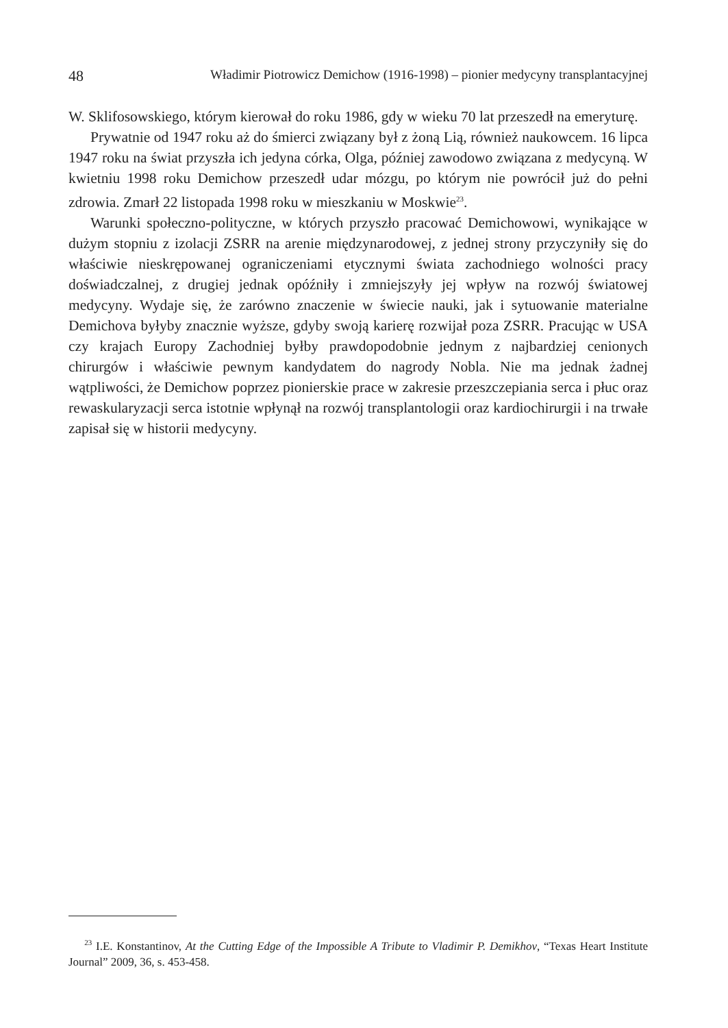48 Władimir Piotrowicz Demichow (1916-1998) – pionier medycyny transplantacyjnej
W. Sklifosowskiego, którym kierował do roku 1986, gdy w wieku 70 lat przeszedł na emeryturę.
Prywatnie od 1947 roku aż do śmierci związany był z żoną Lią, również naukowcem. 16 lipca 1947 roku na świat przyszła ich jedyna córka, Olga, później zawodowo związana z medycyną. W kwietniu 1998 roku Demichow przeszedł udar mózgu, po którym nie powrócił już do pełni zdrowia. Zmarł 22 listopada 1998 roku w mieszkaniu w Moskwie<sup>23</sup>.
Warunki społeczno-polityczne, w których przyszło pracować Demichowowi, wynikające w dużym stopniu z izolacji ZSRR na arenie międzynarodowej, z jednej strony przyczyniły się do właściwie nieskrępowanej ograniczeniami etycznymi świata zachodniego wolności pracy doświadczalnej, z drugiej jednak opóźniły i zmniejszyły jej wpływ na rozwój światowej medycyny. Wydaje się, że zarówno znaczenie w świecie nauki, jak i sytuowanie materialne Demichova byłyby znacznie wyższe, gdyby swoją karierę rozwijał poza ZSRR. Pracując w USA czy krajach Europy Zachodniej byłby prawdopodobnie jednym z najbardziej cenionych chirurgów i właściwie pewnym kandydatem do nagrody Nobla. Nie ma jednak żadnej wątpliwości, że Demichow poprzez pionierskie prace w zakresie przeszczepiania serca i płuc oraz rewaskularyzacji serca istotnie wpłynął na rozwój transplantologii oraz kardiochirurgii i na trwałe zapisał się w historii medycyny.
<sup>23</sup> I.E. Konstantinov, At the Cutting Edge of the Impossible A Tribute to Vladimir P. Demikhov, “Texas Heart Institute Journal” 2009, 36, s. 453-458.